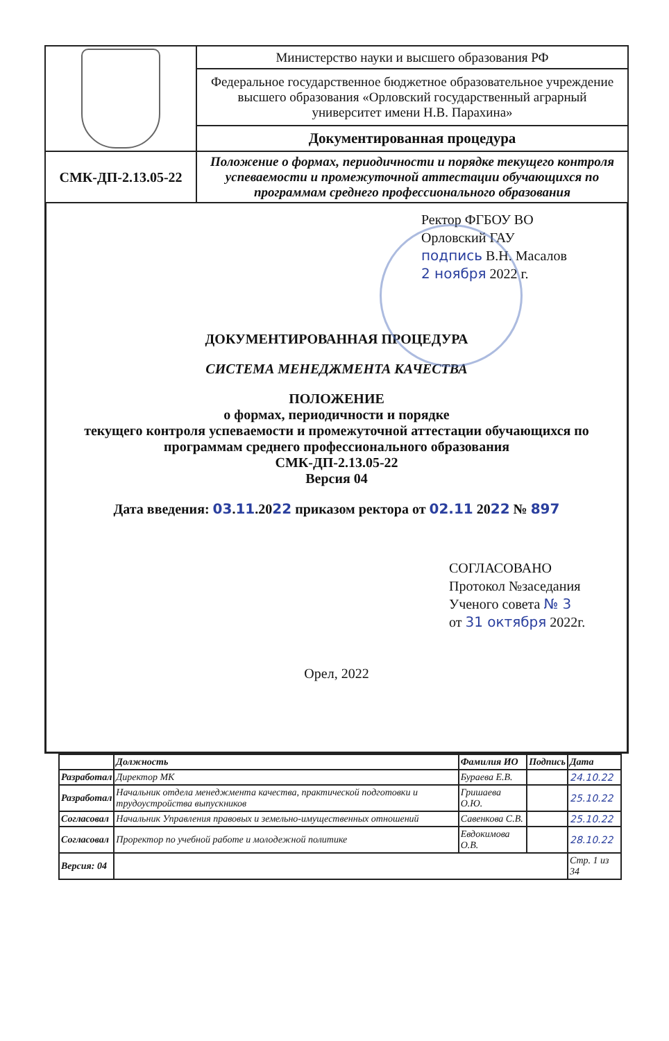| | Министерство науки и высшего образования РФ |
| | Федеральное государственное бюджетное образовательное учреждение высшего образования «Орловский государственный аграрный университет имени Н.В. Парахина» |
| | Документированная процедура |
| СМК-ДП-2.13.05-22 | Положение о формах, периодичности и порядке текущего контроля успеваемости и промежуточной аттестации обучающихся по программам среднего профессионального образования |
Ректор ФГБОУ ВО
Орловский ГАУ
подпись В.Н. Масалов
2 ноября 2022 г.
ДОКУМЕНТИРОВАННАЯ ПРОЦЕДУРА
СИСТЕМА МЕНЕДЖМЕНТА КАЧЕСТВА
ПОЛОЖЕНИЕ
о формах, периодичности и порядке
текущего контроля успеваемости и промежуточной аттестации обучающихся по программам среднего профессионального образования
СМК-ДП-2.13.05-22
Версия 04
Дата введения: 03.11.2022 приказом ректора от 02.11 2022 № 897
СОГЛАСОВАНО
Протокол №заседания
Ученого совета № 3
от 31 октября 2022г.
Орел, 2022
| | Должность | Фамилия ИО | Подпись | Дата |
| --- | --- | --- | --- | --- |
| Разработал | Директор МК | Бураева Е.В. | | 24.10.22 |
| Разработал | Начальник отдела менеджмента качества, практической подготовки и трудоустройства выпускников | Гришаева О.Ю. | | 25.10.22 |
| Согласовал | Начальник Управления правовых и земельно-имущественных отношений | Савенкова С.В. | | 25.10.22 |
| Согласовал | Проректор по учебной работе и молодежной политике | Евдокимова О.В. | | 28.10.22 |
| Версия: 04 | | | | Стр. 1 из 34 |